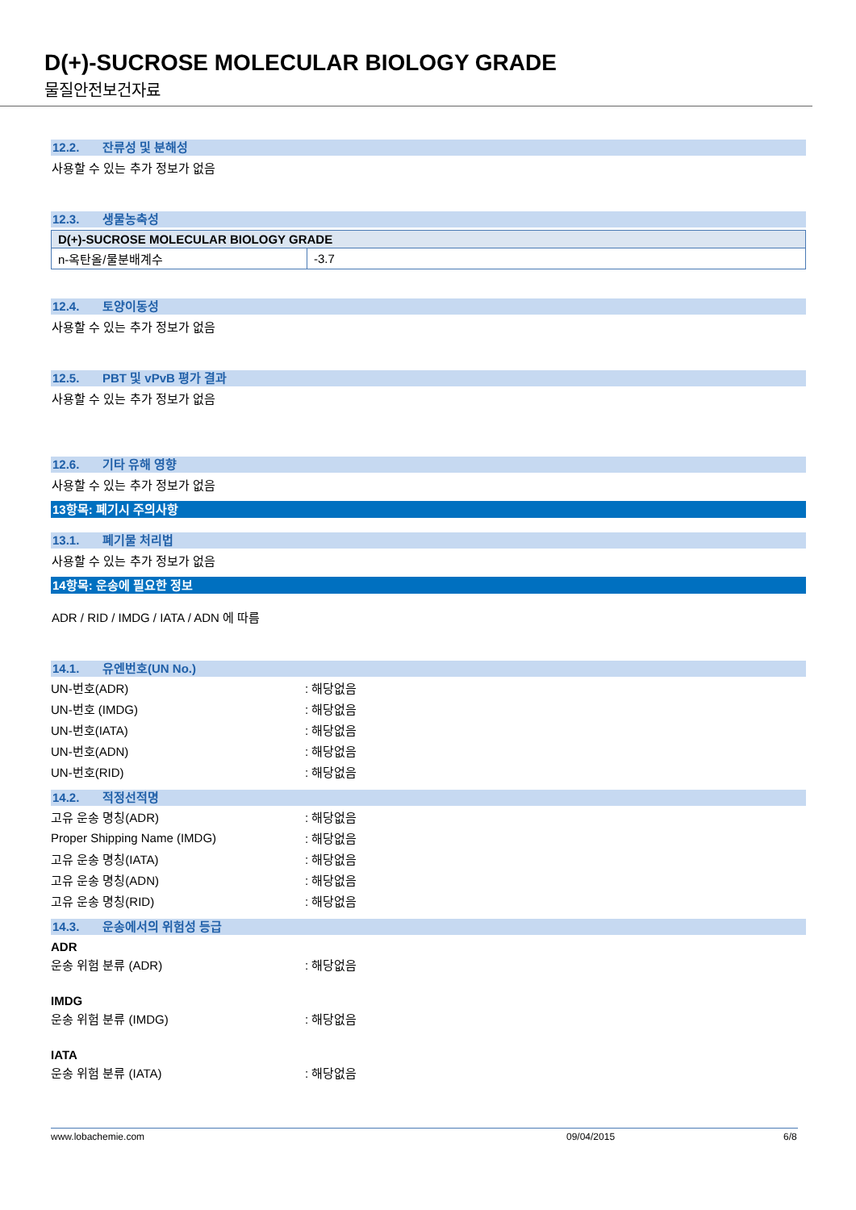D(+)-SUCROSE MOLECULAR BIOLOGY GRADE
물질안전보건자료
12.2. 잔류성 및 분해성
사용할 수 있는 추가 정보가 없음
12.3. 생물농축성
| D(+)-SUCROSE MOLECULAR BIOLOGY GRADE | |
| --- | --- |
| n-옥탄올/물분배계수 | -3.7 |
12.4. 토양이동성
사용할 수 있는 추가 정보가 없음
12.5. PBT 및 vPvB 평가 결과
사용할 수 있는 추가 정보가 없음
12.6. 기타 유해 영향
사용할 수 있는 추가 정보가 없음
13항목: 폐기시 주의사항
13.1. 폐기물 처리법
사용할 수 있는 추가 정보가 없음
14항목: 운송에 필요한 정보
ADR / RID / IMDG / IATA / ADN 에 따름
14.1. 유엔번호(UN No.)
UN-번호(ADR): 해당없음
UN-번호 (IMDG): 해당없음
UN-번호(IATA): 해당없음
UN-번호(ADN): 해당없음
UN-번호(RID): 해당없음
14.2. 적정선적명
고유 운송 명칭(ADR): 해당없음
Proper Shipping Name (IMDG): 해당없음
고유 운송 명칭(IATA): 해당없음
고유 운송 명칭(ADN): 해당없음
고유 운송 명칭(RID): 해당없음
14.3. 운송에서의 위험성 등급
ADR
운송 위험 분류 (ADR): 해당없음
IMDG
운송 위험 분류 (IMDG): 해당없음
IATA
운송 위험 분류 (IATA): 해당없음
www.lobachemie.com 09/04/2015 6/8